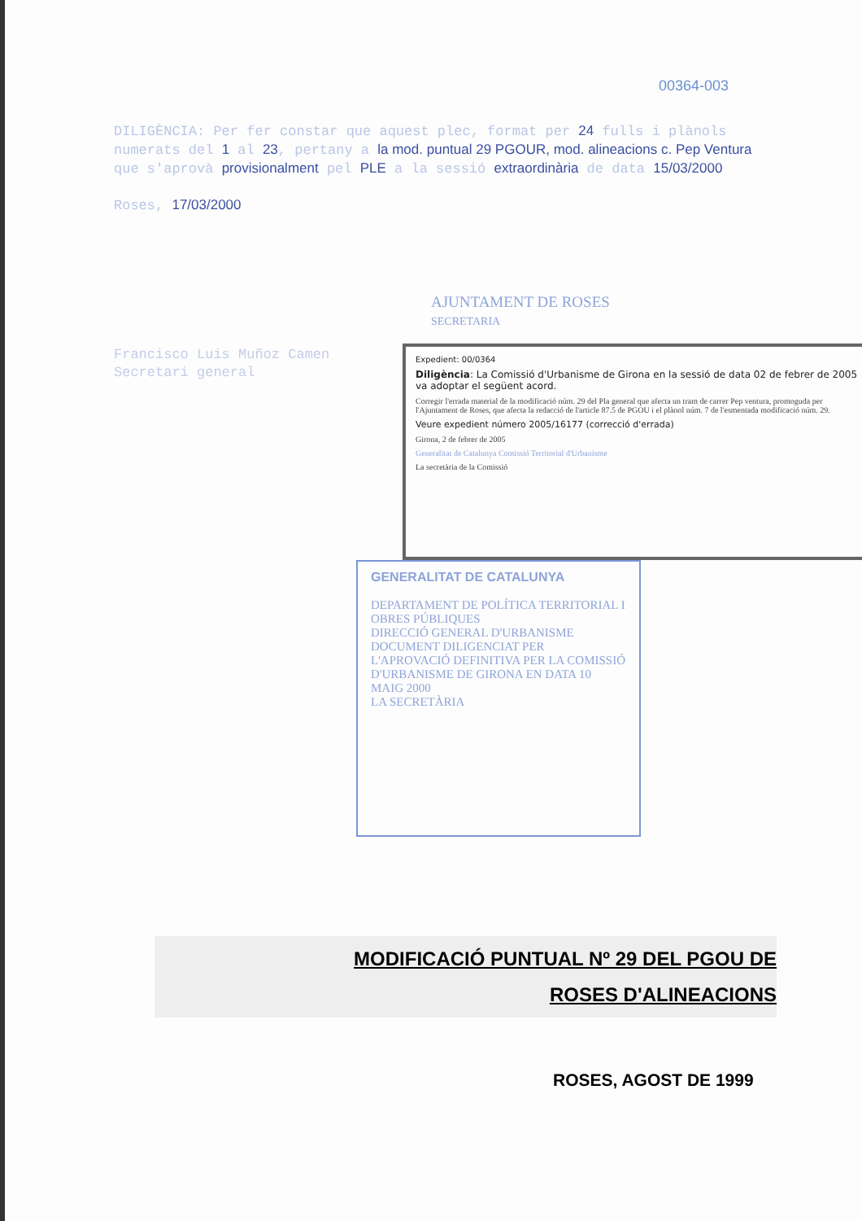00364-003
DILIGÈNCIA: Per fer constar que aquest plec, format per 24 fulls i plànols numerats del 1 al 23, pertany a la mod. puntual 29 PGOUR, mod. alineacions c. Pep Ventura que s'aprovà provisionalment pel PLE a la sessió extraordinària de data 15/03/2000
Roses, 17/03/2000
AJUNTAMENT DE ROSES
SECRETARIA
Francisco Luis Muñoz Camen
Secretari general
Expedient: 00/0364
Diligència: La Comissió d'Urbanisme de Girona en la sessió de data 02 de febrer de 2005 va adoptar el següent acord.
Corregir l'errada material de la modificació núm. 29 del Pla general que afecta un tram de carrer Pep ventura, promoguda per l'Ajuntament de Roses, que afecta la redacció de l'article 87.5 de PGOU i el plànol núm. 7 de l'esmentada modificació núm. 29.
Veure expedient número 2005/16177 (correcció d'errada)
Girona, 2 de febrer de 2005
Generalitat de Catalunya Comissió Territorial d'Urbanisme
La secretària de la Comissió
GENERALITAT DE CATALUNYA
DEPARTAMENT DE POLÍTICA TERRITORIAL I OBRES PÚBLIQUES
DIRECCIÓ GENERAL D'URBANISME
DOCUMENT DILIGENCIAT PER L'APROVACIÓ DEFINITIVA PER LA COMISSIÓ D'URBANISME DE GIRONA EN DATA 10 MAIG 2000
LA SECRETÀRIA
MODIFICACIÓ PUNTUAL Nº 29 DEL PGOU DE
ROSES D'ALINEACIONS
ROSES, AGOST DE 1999